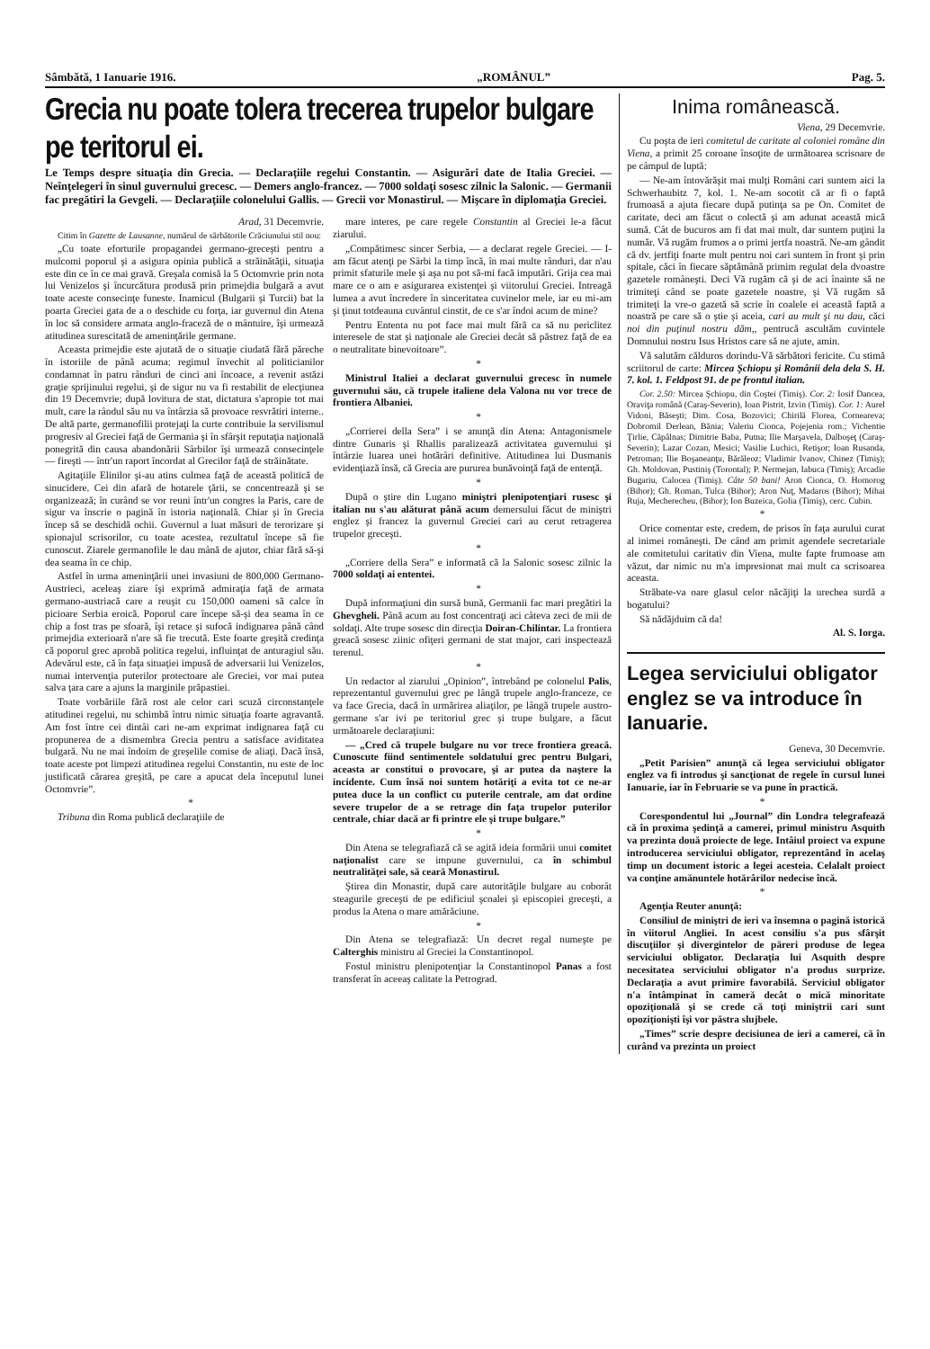Sâmbătă, 1 Ianuarie 1916. „ROMÂNUL” Pag. 5.
Grecia nu poate tolera trecerea trupelor bulgare pe teritorul ei.
Le Temps despre situaţia din Grecia. — Declaraţiile regelui Constantin. — Asigurări date de Italia Greciei. — Neînţelegeri în sinul guvernului grecesc. — Demers anglo-francez. — 7000 soldaţi sosesc zilnic la Salonic. — Germanii fac pregătiri la Gevgeli. — Declaraţiile colonelului Gallis. — Grecii vor Monastirul. — Mişcare în diplomaţia Greciei.
Arad, 31 Decemvrie.
Citim în Gazette de Lausanne, numărul de sărbătorile Crăciunului stil nou:
„Cu toate eforturile propagandei germano-greceşti pentru a mulcomi poporul şi a asigura opinia publică a străinătăţii, situaţia este din ce în ce mai gravă. Greşala comisă la 5 Octomvrie prin nota lui Venizelos şi încurcătura produsă prin primejdia bulgară a avut toate aceste consecinţe funeste. Inamicul (Bulgarii şi Turcii) bat la poarta Greciei gata de a o deschide cu forţa, iar guvernul din Atena în loc să considere armata anglo-fraceză de o mântuire, îşi urmează atitudinea surescitată de ameninţările germane.
Aceasta primejdie este ajutată de o situaţie ciudată fără păreche în istoriile de până acuma: regimul învechit al politicianilor condamnat în patru rânduri de cinci ani încoace, a revenit astăzi graţie sprijinului regelui, şi de sigur nu va fi restabilit de elecţiunea din 19 Decemvrie; după lovitura de stat, dictatura s'apropie tot mai mult, care la rândul său nu va întârzia să provoace resvrătiri interne.. De altă parte, germanofilii protejaţi la curte contribuie la servilismul progresiv al Greciei faţă de Germania şi în sfârşit reputaţia naţională ponegrită din causa abandonării Sârbilor îşi urmează consecinţele — fireşti — într'un raport încordat al Grecilor faţă de străinătate.
Agitaţiile Elinilor şi-au atins culmea faţă de această politică de sinucidere. Cei din afară de hotarele ţării, se concentrează şi se organizează; în curând se vor reuni într'un congres la Paris, care de sigur va înscrie o pagină în istoria naţională. Chiar şi în Grecia încep să se deschidă ochii. Guvernul a luat măsuri de terorizare şi spionajul scrisorilor, cu toate acestea, rezultatul începe să fie cunoscut. Ziarele germanofile le dau mână de ajutor, chiar fără să-şi dea seama în ce chip.
Astfel în urma ameninţării unei invasiuni de 800,000 Germano-Austrieci, aceleaş ziare îşi exprimă admiraţia faţă de armata germano-austriacă care a reuşit cu 150,000 oameni să calce în picioare Serbia eroică. Poporul care începe să-şi dea seama în ce chip a fost tras pe sfoară, îşi retace şi sufocă indignarea până când primejdia exterioară n'are să fie trecută. Este foarte greşită credinţa că poporul grec aprobă politica regelui, influinţat de anturagiul său. Adevărul este, că în faţa situaţiei impusă de adversarii lui Venizelos, numai intervenţia puterilor protectoare ale Greciei, vor mai putea salva ţara care a ajuns la marginile prăpastiei.
Toate vorbăriile fără rost ale celor cari scuză circonstanţele atitudinei regelui, nu schimbă întru nimic situaţia foarte agravantă. Am fost între cei dintâi cari ne-am exprimat indignarea faţă cu propunerea de a dismembra Grecia pentru a satisface aviditatea bulgară. Nu ne mai îndoim de greşelile comise de aliaţi. Dacă însă, toate aceste pot limpezi atitudinea regelui Constantin, nu este de loc justificată cărarea greşită, pe care a apucat dela începutul lunei Octomvrie”.
*
Tribuna din Roma publică declaraţiile de
mare interes, pe care regele Constantin al Greciei le-a făcut ziarului.
„Compătimesc sincer Serbia, — a declarat regele Greciei. — I-am făcut atenţi pe Sârbi la timp încă, în mai multe rânduri, dar n'au primit sfaturile mele şi aşa nu pot să-mi facă imputări. Grija cea mai mare ce o am e asigurarea existenţei şi viitorului Greciei. Intreagă lumea a avut încredere în sinceritatea cuvinelor mele, iar eu mi-am şi ţinut totdeauna cuvântul cinstit, de ce s'ar îndoi acum de mine?
Pentru Ententa nu pot face mai mult fără ca să nu periclitez interesele de stat şi naţionale ale Greciei decât să păstrez faţă de ea o neutralitate binevoitoare”.
*
Ministrul Italiei a declarat guvernului grecesc în numele guvernului său, că trupele italiene dela Valona nu vor trece de frontiera Albaniei.
*
„Corrierei della Sera” i se anunţă din Atena: Antagonismele dintre Gunaris şi Rhallis paralizează activitatea guvernului şi întârzie luarea unei hotărâri definitive. Atitudinea lui Dusmanis evidenţiază însă, că Grecia are pururea bunăvoinţă faţă de entenţă.
*
După o ştire din Lugano miniştri plenipotenţiari rusesc şi italian nu s'au alăturat până acum demersului făcut de miniştri englez şi francez la guvernul Greciei cari au cerut retragerea trupelor greceşti.
*
„Corriere della Sera” e informată că la Salonic sosesc zilnic la 7000 soldaţi ai ententei.
*
După informaţiuni din sursă bună, Germanii fac mari pregătiri la Ghevgheli. Până acum au fost concentraţi aci câteva zeci de mii de soldaţi. Alte trupe sosesc din direcţia Doiran-Chilintar. La frontiera greacă sosesc ziinic ofiţeri germani de stat major, cari inspectează terenul.
*
Un redactor al ziarului „Opinion”, întrebând pe colonelul Palis, reprezentantul guvernului grec pe lângă trupele anglo-franceze, ce va face Grecia, dacă în urmărirea aliaţilor, pe lângă trupele austro-germane s'ar ivi pe teritoriul grec şi trupe bulgare, a făcut următoarele declaraţiuni:
— „Cred că trupele bulgare nu vor trece frontiera greacă. Cunoscute fiind sentimentele soldatului grec pentru Bulgari, aceasta ar constitui o provocare, şi ar putea da naştere la incidente. Cum însă noi suntem hotăriţi a evita tot ce ne-ar putea duce la un conflict cu puterile centrale, am dat ordine severe trupelor de a se retrage din faţa trupelor puterilor centrale, chiar dacă ar fi printre ele şi trupe bulgare.”
*
Din Atena se telegrafiază că se agită ideia formării unui comitet naţionalist care se impune guvernului, ca în schimbul neutralităţei sale, să ceară Monastirul.
Ştirea din Monastir, după care autorităţile bulgare au coborât steagurile greceşti de pe edificiul şcoalei şi episcopiei greceşti, a produs la Atena o mare amărăciune.
*
Din Atena se telegrafiază: Un decret regal numeşte pe Calterghis ministru al Greciei la Constantinopol.
Fostul ministru plenipotenţiar la Constantinopol Panas a fost transferat în aceeaş calitate la Petrograd.
Inima românească.
Viena, 29 Decemvrie.
Cu poşta de ieri comitetul de caritate al coloniei române din Viena, a primit 25 coroane însoţite de următoarea scrisoare de pe câmpul de luptă:
— Ne-am întovărăşit mai mulţi Români cari suntem aici la Schwerhaubitz 7, kol. 1. Ne-am socotit că ar fi o faptă frumoasă a ajuta fiecare după putinţa sa pe On. Comitet de caritate, deci am făcut o colectă şi am adunat această mică sumă. Cât de bucuros am fi dat mai mult, dar suntem puţini la număr. Vă rugăm frumos a o primi jertfa noastră. Ne-am gândit că dv. jertfiţi foarte mult pentru noi cari suntem în front şi prin spitale, căci în fiecare săptămână primim regulat dela dvoastre gazetele româneşti. Deci Vă rugăm că şi de aci înainte să ne trimiteţi când se poate gazetele noastre, şi Vă rugăm să trimiteţi la vre-o gazetă să scrie în coalele ei această faptă a noastră pe care să o ştie şi aceia, cari au mult şi nu dau, căci noi din puţinul nostru dăm,, pentrucă ascultăm cuvintele Domnului nostru Isus Hristos care să ne ajute, amin.
Vă salutăm călduros dorindu-Vă sărbători fericite. Cu stimă scriitorul de carte: Mircea Şchiopu şi Românii dela dela S. H. 7. kol. 1. Feldpost 91. de pe frontul italian.
Cor. 2.50: Mircea Şchiopu, din Coştei (Timiş). Cor. 2: Iosif Dancea, Oraviţa română (Caraş-Severin), Ioan Pistrit, Izvin (Timiş). Cor. 1: Aurel Vidoni, Băseşti; Dim. Cosa, Bozovici; Chirilă Florea, Corneareva; Dobromil Derlean, Bănia; Valeriu Cionca, Pojejenia rom.; Vichentie Ţirlie, Căpâlnas; Dimitrie Baba, Putna; Ilie Marşavela, Dalboşeţ (Caraş-Severin); Lazar Cozan, Mesici; Vasilie Luchici, Retişor; Ioan Rusanda, Petroman; Ilie Boşaneanţu, Bărăleoz; Vladimir Ivanov, Chinez (Timiş); Gh. Moldovan, Pustiniş (Torontal); P. Nermejan, Iabuca (Timiş); Arcadie Bugariu, Calocea (Timiş). Câte 50 bani! Aron Cionca, O. Homorog (Bihor); Gh. Roman, Tulca (Bihor); Aron Nuţ, Madaros (Bihor); Mihai Ruja, Mecherecheu, (Bihor); Ion Buzeica, Golia (Timiş), cerc. Cubin.
*
Orice comentar este, credem, de prisos în faţa aurului curat al inimei româneşti. De când am primit agendele secretariale ale comitetului caritativ din Viena, multe fapte frumoase am văzut, dar nimic nu m'a impresionat mai mult ca scrisoarea aceasta.
Străbate-va oare glasul celor năcăjiţi la urechea surdă a bogatului?
Să nădăjduim că da!
Al. S. Iorga.
Legea serviciului obligator englez se va introduce în Ianuarie.
Geneva, 30 Decemvrie.
„Petit Parisien” anunţă că legea serviciului obligator englez va fi introdus şi sancţionat de regele în cursul lunei Ianuarie, iar în Februarie se va pune în practică.
*
Corespondentul lui „Journal” din Londra telegrafează că în proxima şedinţă a camerei, primul ministru Asquith va prezinta două proiecte de lege. Intâiul proiect va expune introducerea serviciului obligator, reprezentând în acelaş timp un document istoric a legei acesteia. Celalalt proiect va conţine amănuntele hotărârilor nedecise încă.
*
Agenţia Reuter anunţă:
Consiliul de miniştri de ieri va însemna o pagină istorică în viitorul Angliei. In acest consiliu s'a pus sfârşit discuţiilor şi divergintelor de păreri produse de legea serviciului obligator. Declaraţia lui Asquith despre necesitatea serviciului obligator n'a produs surprize. Declaraţia a avut primire favorabilă. Serviciul obligator n'a întâmpinat în cameră decât o mică minoritate opoziţională şi se crede că toţi miniştrii cari sunt opoziţionişti îşi vor păstra slujbele.
„Times” scrie despre decisiunea de ieri a camerei, că în curând va prezinta un proiect